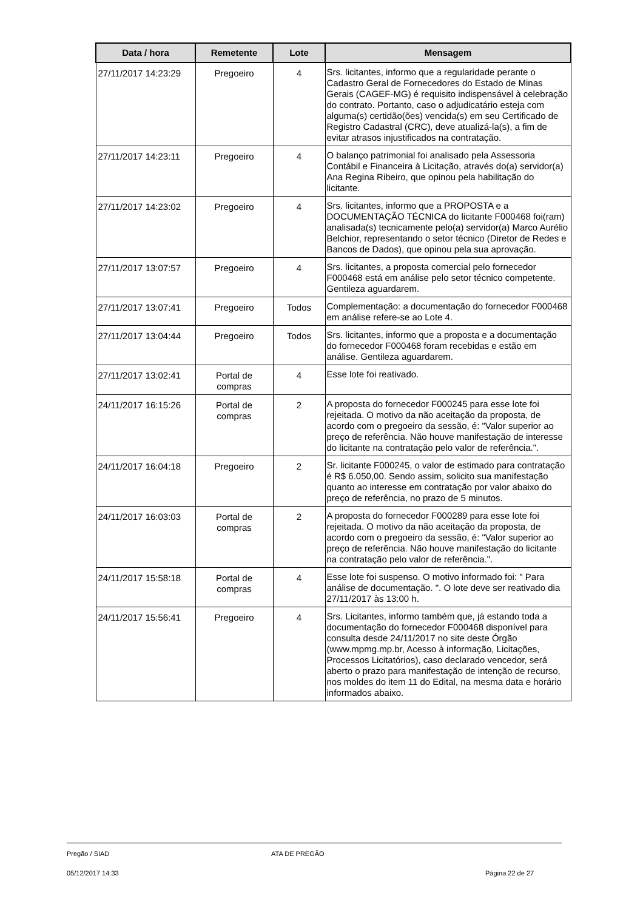| Data / hora | Remetente | Lote | Mensagem |
| --- | --- | --- | --- |
| 27/11/2017 14:23:29 | Pregoeiro | 4 | Srs. licitantes, informo que a regularidade perante o Cadastro Geral de Fornecedores do Estado de Minas Gerais (CAGEF-MG) é requisito indispensável à celebração do contrato. Portanto, caso o adjudicatário esteja com alguma(s) certidão(ões) vencida(s) em seu Certificado de Registro Cadastral (CRC), deve atualizá-la(s), a fim de evitar atrasos injustificados na contratação. |
| 27/11/2017 14:23:11 | Pregoeiro | 4 | O balanço patrimonial foi analisado pela Assessoria Contábil e Financeira à Licitação, através do(a) servidor(a) Ana Regina Ribeiro, que opinou pela habilitação do licitante. |
| 27/11/2017 14:23:02 | Pregoeiro | 4 | Srs. licitantes, informo que a PROPOSTA e a DOCUMENTAÇÃO TÉCNICA do licitante F000468 foi(ram) analisada(s) tecnicamente pelo(a) servidor(a) Marco Aurélio Belchior, representando o setor técnico (Diretor de Redes e Bancos de Dados), que opinou pela sua aprovação. |
| 27/11/2017 13:07:57 | Pregoeiro | 4 | Srs. licitantes, a proposta comercial pelo fornecedor F000468 está em análise pelo setor técnico competente. Gentileza aguardarem. |
| 27/11/2017 13:07:41 | Pregoeiro | Todos | Complementação: a documentação do fornecedor F000468 em análise refere-se ao Lote 4. |
| 27/11/2017 13:04:44 | Pregoeiro | Todos | Srs. licitantes, informo que a proposta e a documentação do fornecedor F000468 foram recebidas e estão em análise. Gentileza aguardarem. |
| 27/11/2017 13:02:41 | Portal de compras | 4 | Esse lote foi reativado. |
| 24/11/2017 16:15:26 | Portal de compras | 2 | A proposta do fornecedor F000245 para esse lote foi rejeitada. O motivo da não aceitação da proposta, de acordo com o pregoeiro da sessão, é: "Valor superior ao preço de referência. Não houve manifestação de interesse do licitante na contratação pelo valor de referência.". |
| 24/11/2017 16:04:18 | Pregoeiro | 2 | Sr. licitante F000245, o valor de estimado para contratação é R$ 6.050,00. Sendo assim, solicito sua manifestação quanto ao interesse em contratação por valor abaixo do preço de referência, no prazo de 5 minutos. |
| 24/11/2017 16:03:03 | Portal de compras | 2 | A proposta do fornecedor F000289 para esse lote foi rejeitada. O motivo da não aceitação da proposta, de acordo com o pregoeiro da sessão, é: "Valor superior ao preço de referência. Não houve manifestação do licitante na contratação pelo valor de referência.". |
| 24/11/2017 15:58:18 | Portal de compras | 4 | Esse lote foi suspenso. O motivo informado foi: " Para análise de documentação. ". O lote deve ser reativado dia 27/11/2017 às 13:00 h. |
| 24/11/2017 15:56:41 | Pregoeiro | 4 | Srs. Licitantes, informo também que, já estando toda a documentação do fornecedor F000468 disponível para consulta desde 24/11/2017 no site deste Órgão (www.mpmg.mp.br, Acesso à informação, Licitações, Processos Licitatórios), caso declarado vencedor, será aberto o prazo para manifestação de intenção de recurso, nos moldes do item 11 do Edital, na mesma data e horário informados abaixo. |
Pregão / SIAD ATA DE PREGÃO
05/12/2017 14:33 Página 22 de 27